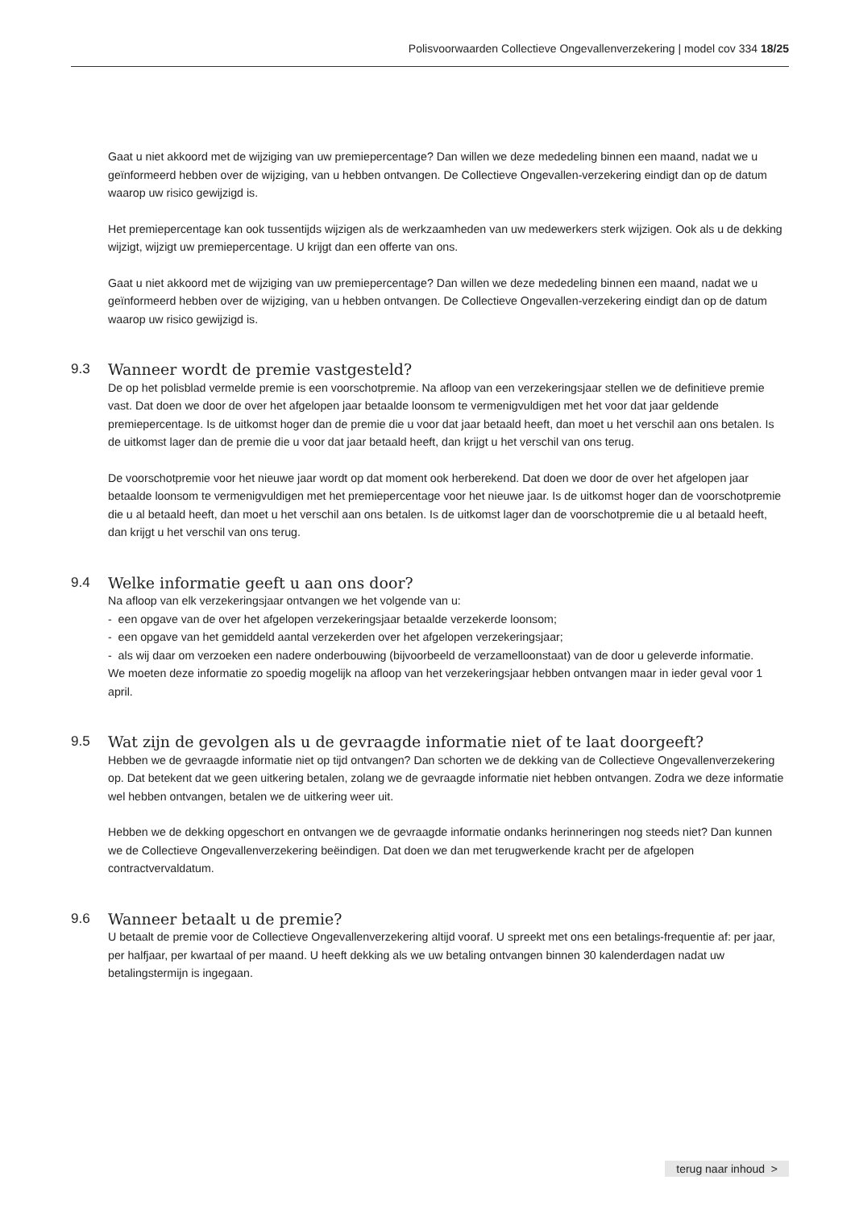Polisvoorwaarden Collectieve Ongevallenverzekering | model cov 334 18/25
Gaat u niet akkoord met de wijziging van uw premiepercentage? Dan willen we deze mededeling binnen een maand, nadat we u geïnformeerd hebben over de wijziging, van u hebben ontvangen. De Collectieve Ongevallen-verzekering eindigt dan op de datum waarop uw risico gewijzigd is.
Het premiepercentage kan ook tussentijds wijzigen als de werkzaamheden van uw medewerkers sterk wijzigen. Ook als u de dekking wijzigt, wijzigt uw premiepercentage. U krijgt dan een offerte van ons.
Gaat u niet akkoord met de wijziging van uw premiepercentage? Dan willen we deze mededeling binnen een maand, nadat we u geïnformeerd hebben over de wijziging, van u hebben ontvangen. De Collectieve Ongevallen-verzekering eindigt dan op de datum waarop uw risico gewijzigd is.
9.3 Wanneer wordt de premie vastgesteld?
De op het polisblad vermelde premie is een voorschotpremie. Na afloop van een verzekeringsjaar stellen we de definitieve premie vast. Dat doen we door de over het afgelopen jaar betaalde loonsom te vermenigvuldigen met het voor dat jaar geldende premiepercentage. Is de uitkomst hoger dan de premie die u voor dat jaar betaald heeft, dan moet u het verschil aan ons betalen. Is de uitkomst lager dan de premie die u voor dat jaar betaald heeft, dan krijgt u het verschil van ons terug.
De voorschotpremie voor het nieuwe jaar wordt op dat moment ook herberekend. Dat doen we door de over het afgelopen jaar betaalde loonsom te vermenigvuldigen met het premiepercentage voor het nieuwe jaar. Is de uitkomst hoger dan de voorschotpremie die u al betaald heeft, dan moet u het verschil aan ons betalen. Is de uitkomst lager dan de voorschotpremie die u al betaald heeft, dan krijgt u het verschil van ons terug.
9.4 Welke informatie geeft u aan ons door?
Na afloop van elk verzekeringsjaar ontvangen we het volgende van u:
- een opgave van de over het afgelopen verzekeringsjaar betaalde verzekerde loonsom;
- een opgave van het gemiddeld aantal verzekerden over het afgelopen verzekeringsjaar;
- als wij daar om verzoeken een nadere onderbouwing (bijvoorbeeld de verzamelloonstaat) van de door u geleverde informatie.
We moeten deze informatie zo spoedig mogelijk na afloop van het verzekeringsjaar hebben ontvangen maar in ieder geval voor 1 april.
9.5 Wat zijn de gevolgen als u de gevraagde informatie niet of te laat doorgeeft?
Hebben we de gevraagde informatie niet op tijd ontvangen? Dan schorten we de dekking van de Collectieve Ongevallenverzekering op. Dat betekent dat we geen uitkering betalen, zolang we de gevraagde informatie niet hebben ontvangen. Zodra we deze informatie wel hebben ontvangen, betalen we de uitkering weer uit.
Hebben we de dekking opgeschort en ontvangen we de gevraagde informatie ondanks herinneringen nog steeds niet? Dan kunnen we de Collectieve Ongevallenverzekering beëindigen. Dat doen we dan met terugwerkende kracht per de afgelopen contractvervaldatum.
9.6 Wanneer betaalt u de premie?
U betaalt de premie voor de Collectieve Ongevallenverzekering altijd vooraf. U spreekt met ons een betalings-frequentie af: per jaar, per halfjaar, per kwartaal of per maand. U heeft dekking als we uw betaling ontvangen binnen 30 kalenderdagen nadat uw betalingstermijn is ingegaan.
terug naar inhoud >